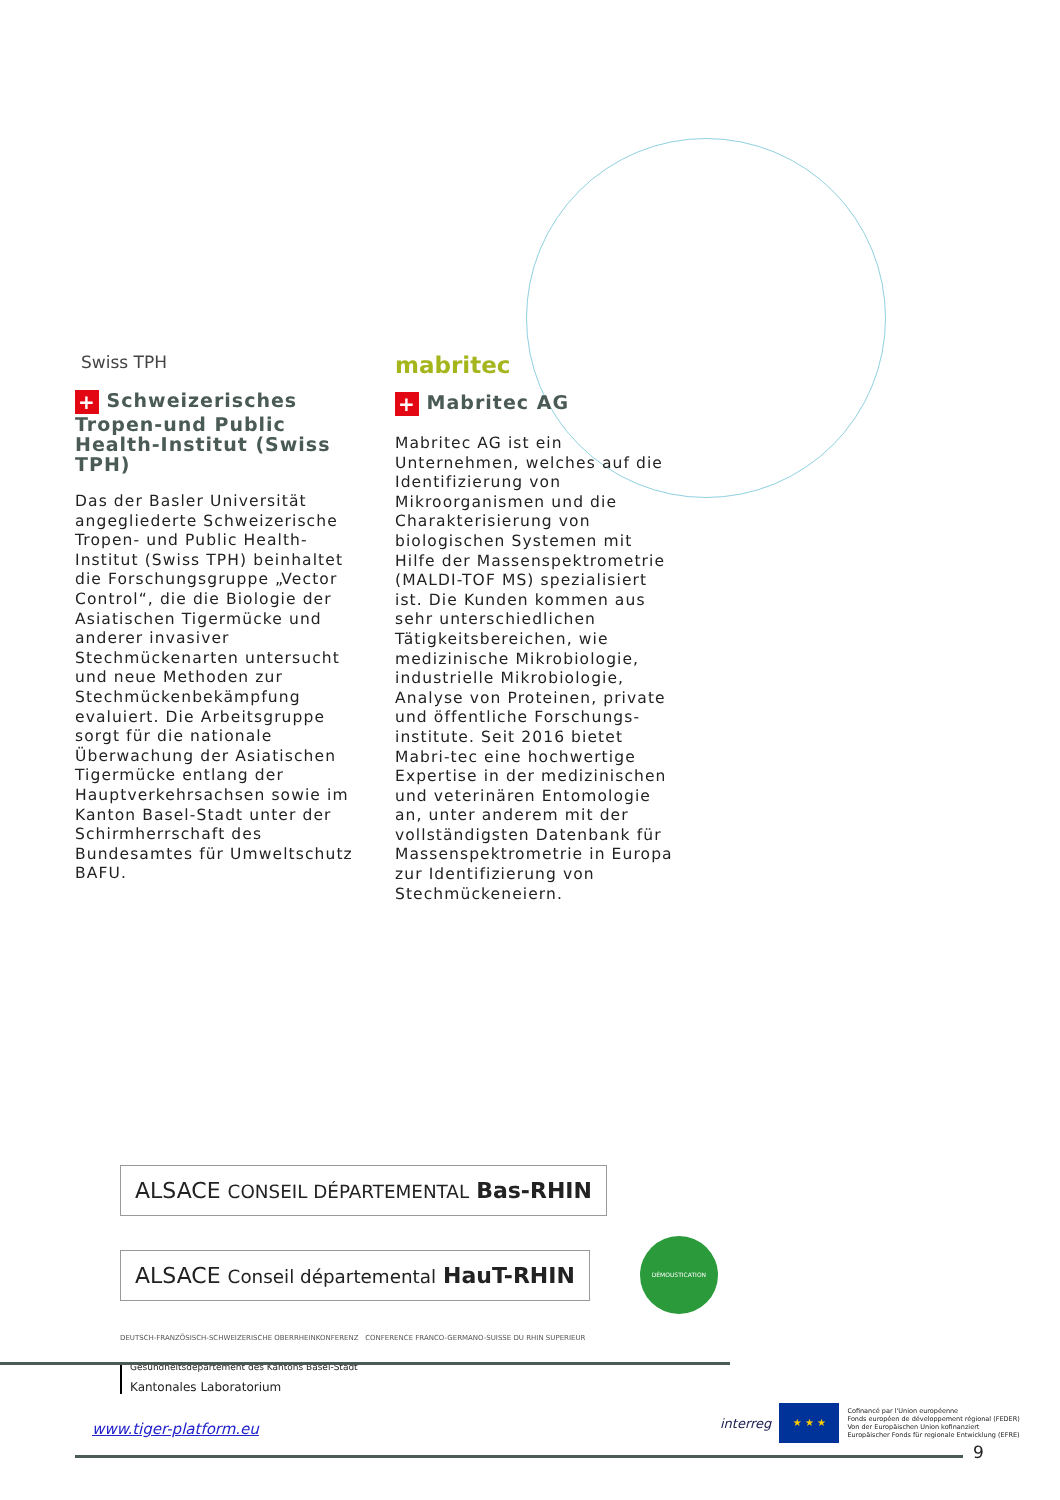Swiss TPH
+ Schweizerisches Tropen-und Public Health-Institut (Swiss TPH)
Das der Basler Universität angegliederte Schweizerische Tropen- und Public Health-Institut (Swiss TPH) beinhaltet die Forschungsgruppe „Vector Control“, die die Biologie der Asiatischen Tigermücke und anderer invasiver Stechmückenarten untersucht und neue Methoden zur Stechmückenbekämpfung evaluiert. Die Arbeitsgruppe sorgt für die nationale Überwachung der Asiatischen Tigermücke entlang der Hauptverkehrsachsen sowie im Kanton Basel-Stadt unter der Schirmherrschaft des Bundesamtes für Umweltschutz BAFU.
mabritec
+ Mabritec AG
Mabritec AG ist ein Unternehmen, welches auf die Identifizierung von Mikroorganismen und die Charakterisierung von biologischen Systemen mit Hilfe der Massenspektrometrie (MALDI-TOF MS) spezialisiert ist. Die Kunden kommen aus sehr unterschiedlichen Tätigkeitsbereichen, wie medizinische Mikrobiologie, industrielle Mikrobiologie, Analyse von Proteinen, private und öffentliche Forschungs-institute. Seit 2016 bietet Mabri-tec eine hochwertige Expertise in der medizinischen und veterinären Entomologie an, unter anderem mit der vollständigsten Datenbank für Massenspektrometrie in Europa zur Identifizierung von Stechmückeneiern.
ALSACE CONSEIL DÉPARTEMENTAL Bas-RHIN
ALSACE Conseil départemental HauT-RHIN
DÉMOUSTICATION
DEUTSCH-FRANZÖSISCH-SCHWEIZERISCHE OBERRHEINKONFERENZ CONFERENCE FRANCO-GERMANO-SUISSE DU RHIN SUPERIEUR
Gesundheitsdepartement des Kantons Basel-Stadt
Kantonales Laboratorium
www.tiger-platform.eu
interreg
★ ★ ★
Cofinancé par l'Union européenne
Fonds européen de développement régional (FEDER)
Von der Europäischen Union kofinanziert
Europäischer Fonds für regionale Entwicklung (EFRE)
9